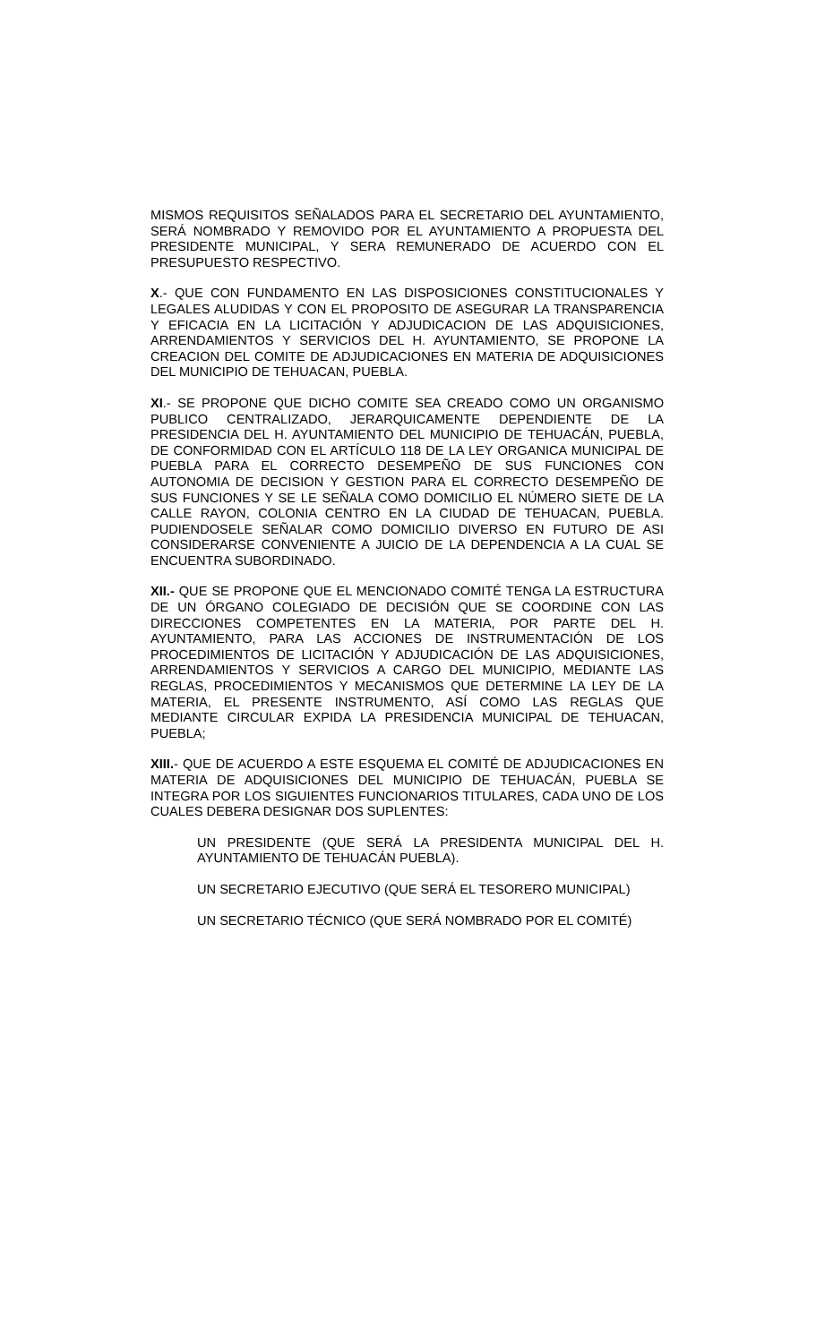MISMOS REQUISITOS SEÑALADOS PARA EL SECRETARIO DEL AYUNTAMIENTO, SERÁ NOMBRADO Y REMOVIDO POR EL AYUNTAMIENTO A PROPUESTA DEL PRESIDENTE MUNICIPAL, Y SERA REMUNERADO DE ACUERDO CON EL PRESUPUESTO RESPECTIVO.
X.- QUE CON FUNDAMENTO EN LAS DISPOSICIONES CONSTITUCIONALES Y LEGALES ALUDIDAS Y CON EL PROPOSITO DE ASEGURAR LA TRANSPARENCIA Y EFICACIA EN LA LICITACIÓN Y ADJUDICACION DE LAS ADQUISICIONES, ARRENDAMIENTOS Y SERVICIOS DEL H. AYUNTAMIENTO, SE PROPONE LA CREACION DEL COMITE DE ADJUDICACIONES EN MATERIA DE ADQUISICIONES DEL MUNICIPIO DE TEHUACAN, PUEBLA.
XI.- SE PROPONE QUE DICHO COMITE SEA CREADO COMO UN ORGANISMO PUBLICO CENTRALIZADO, JERARQUICAMENTE DEPENDIENTE DE LA PRESIDENCIA DEL H. AYUNTAMIENTO DEL MUNICIPIO DE TEHUACÁN, PUEBLA, DE CONFORMIDAD CON EL ARTÍCULO 118 DE LA LEY ORGANICA MUNICIPAL DE PUEBLA PARA EL CORRECTO DESEMPEÑO DE SUS FUNCIONES CON AUTONOMIA DE DECISION Y GESTION PARA EL CORRECTO DESEMPEÑO DE SUS FUNCIONES Y SE LE SEÑALA COMO DOMICILIO EL NÚMERO SIETE DE LA CALLE RAYON, COLONIA CENTRO EN LA CIUDAD DE TEHUACAN, PUEBLA. PUDIENDOSELE SEÑALAR COMO DOMICILIO DIVERSO EN FUTURO DE ASI CONSIDERARSE CONVENIENTE A JUICIO DE LA DEPENDENCIA A LA CUAL SE ENCUENTRA SUBORDINADO.
XII.- QUE SE PROPONE QUE EL MENCIONADO COMITÉ TENGA LA ESTRUCTURA DE UN ÓRGANO COLEGIADO DE DECISIÓN QUE SE COORDINE CON LAS DIRECCIONES COMPETENTES EN LA MATERIA, POR PARTE DEL H. AYUNTAMIENTO, PARA LAS ACCIONES DE INSTRUMENTACIÓN DE LOS PROCEDIMIENTOS DE LICITACIÓN Y ADJUDICACIÓN DE LAS ADQUISICIONES, ARRENDAMIENTOS Y SERVICIOS A CARGO DEL MUNICIPIO, MEDIANTE LAS REGLAS, PROCEDIMIENTOS Y MECANISMOS QUE DETERMINE LA LEY DE LA MATERIA, EL PRESENTE INSTRUMENTO, ASÍ COMO LAS REGLAS QUE MEDIANTE CIRCULAR EXPIDA LA PRESIDENCIA MUNICIPAL DE TEHUACAN, PUEBLA;
XIII.- QUE DE ACUERDO A ESTE ESQUEMA EL COMITÉ DE ADJUDICACIONES EN MATERIA DE ADQUISICIONES DEL MUNICIPIO DE TEHUACÁN, PUEBLA SE INTEGRA POR LOS SIGUIENTES FUNCIONARIOS TITULARES, CADA UNO DE LOS CUALES DEBERA DESIGNAR DOS SUPLENTES:
UN PRESIDENTE (QUE SERÁ LA PRESIDENTA MUNICIPAL DEL H. AYUNTAMIENTO DE TEHUACÁN PUEBLA).
UN SECRETARIO EJECUTIVO (QUE SERÁ EL TESORERO MUNICIPAL)
UN SECRETARIO TÉCNICO (QUE SERÁ NOMBRADO POR EL COMITÉ)